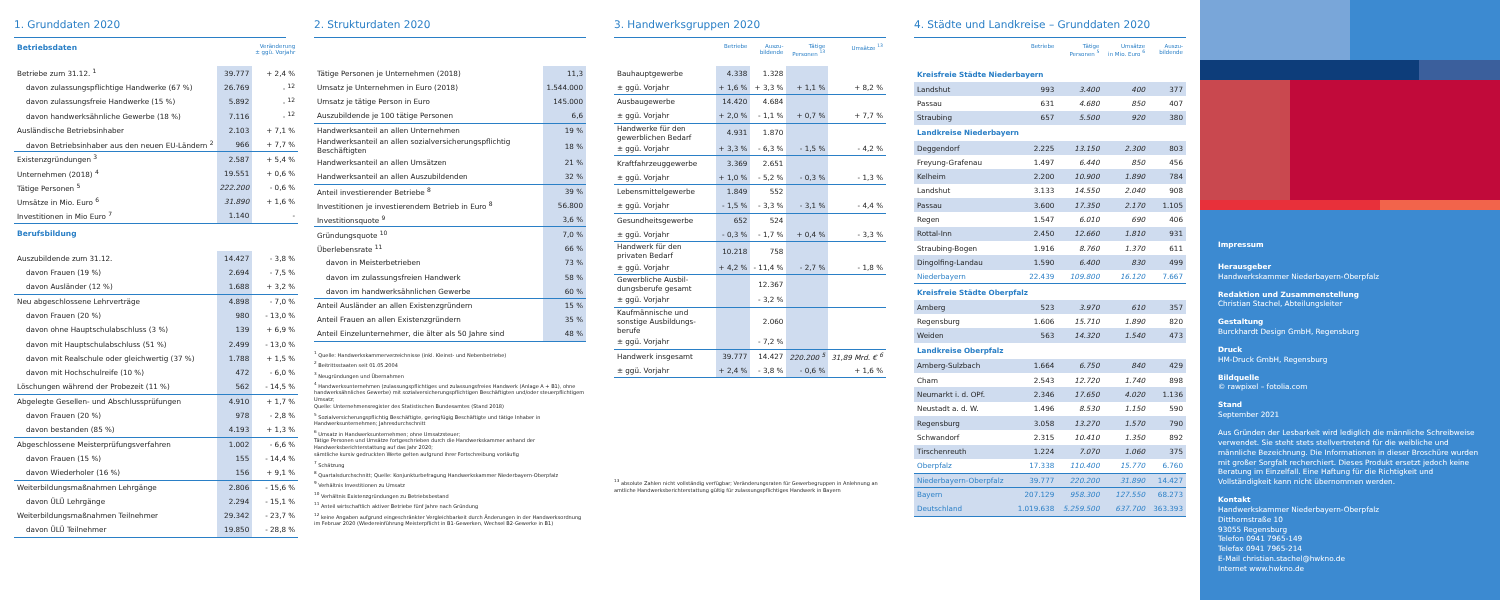1. Grunddaten 2020
| Betriebsdaten | | Veränderung ± ggü. Vorjahr |
| --- | --- | --- |
| Betriebe zum 31.12. <sup>1</sup> | 39.777 | + 2,4 % |
| davon zulassungspflichtige Handwerke (67 %) | 26.769 | - <sup>12</sup> |
| davon zulassungsfreie Handwerke (15 %) | 5.892 | - <sup>12</sup> |
| davon handwerksähnliche Gewerbe (18 %) | 7.116 | - <sup>12</sup> |
| Ausländische Betriebsinhaber | 2.103 | + 7,1 % |
| davon Betriebsinhaber aus den neuen EU-Ländern <sup>2</sup> | 966 | + 7,7 % |
| Existenzgründungen <sup>3</sup> | 2.587 | + 5,4 % |
| Unternehmen (2018) <sup>4</sup> | 19.551 | + 0,6 % |
| Tätige Personen <sup>5</sup> | 222.200 | - 0,6 % |
| Umsätze in Mio. Euro <sup>6</sup> | 31.890 | + 1,6 % |
| Investitionen in Mio Euro <sup>7</sup> | 1.140 | - |
| Berufsbildung | | |
| Auszubildende zum 31.12. | 14.427 | - 3,8 % |
| davon Frauen (19 %) | 2.694 | - 7,5 % |
| davon Ausländer (12 %) | 1.688 | + 3,2 % |
| Neu abgeschlossene Lehrverträge | 4.898 | - 7,0 % |
| davon Frauen (20 %) | 980 | - 13,0 % |
| davon ohne Hauptschulabschluss (3 %) | 139 | + 6,9 % |
| davon mit Hauptschulabschluss (51 %) | 2.499 | - 13,0 % |
| davon mit Realschule oder gleichwertig (37 %) | 1.788 | + 1,5 % |
| davon mit Hochschulreife (10 %) | 472 | - 6,0 % |
| Löschungen während der Probezeit (11 %) | 562 | - 14,5 % |
| Abgelegte Gesellen- und Abschlussprüfungen | 4.910 | + 1,7 % |
| davon Frauen (20 %) | 978 | - 2,8 % |
| davon bestanden (85 %) | 4.193 | + 1,3 % |
| Abgeschlossene Meisterprüfungsverfahren | 1.002 | - 6,6 % |
| davon Frauen (15 %) | 155 | - 14,4 % |
| davon Wiederholer (16 %) | 156 | + 9,1 % |
| Weiterbildungsmaßnahmen Lehrgänge | 2.806 | - 15,6 % |
| davon ÜLÜ Lehrgänge | 2.294 | - 15,1 % |
| Weiterbildungsmaßnahmen Teilnehmer | 29.342 | - 23,7 % |
| davon ÜLÜ Teilnehmer | 19.850 | - 28,8 % |
2. Strukturdaten 2020
| Tätige Personen je Unternehmen (2018) | 11,3 |
| Umsatz je Unternehmen in Euro (2018) | 1.544.000 |
| Umsatz je tätige Person in Euro | 145.000 |
| Auszubildende je 100 tätige Personen | 6,6 |
| Handwerksanteil an allen Unternehmen | 19 % |
| Handwerksanteil an allen sozialversicherungspflichtig Beschäftigten | 18 % |
| Handwerksanteil an allen Umsätzen | 21 % |
| Handwerksanteil an allen Auszubildenden | 32 % |
| Anteil investierender Betriebe <sup>8</sup> | 39 % |
| Investitionen je investierendem Betrieb in Euro <sup>8</sup> | 56.800 |
| Investitionsquote <sup>9</sup> | 3,6 % |
| Gründungsquote <sup>10</sup> | 7,0 % |
| Überlebensrate <sup>11</sup> | 66 % |
| davon in Meisterbetrieben | 73 % |
| davon im zulassungsfreien Handwerk | 58 % |
| davon im handwerksähnlichen Gewerbe | 60 % |
| Anteil Ausländer an allen Existenzgründern | 15 % |
| Anteil Frauen an allen Existenzgründern | 35 % |
| Anteil Einzelunternehmer, die älter als 50 Jahre sind | 48 % |
<sup>1</sup> Quelle: Handwerkskammerverzeichnisse (inkl. Kleinst- und Nebenbetriebe)
<sup>2</sup> Beitrittsstaaten seit 01.05.2004
<sup>3</sup> Neugründungen und Übernahmen
<sup>4</sup> Handwerksunternehmen (zulassungspflichtiges und zulassungsfreies Handwerk (Anlage A + B1), ohne handwerksähnliches Gewerbe) mit sozialversicherungspflichtigen Beschäftigten und/oder steuerpflichtigem Umsatz;
Quelle: Unternehmensregister des Statistischen Bundesamtes (Stand 2018)
<sup>5</sup> Sozialversicherungspflichtig Beschäftigte, geringfügig Beschäftigte und tätige Inhaber in Handwerksunternehmen; Jahresdurchschnitt
<sup>6</sup> Umsatz in Handwerksunternehmen; ohne Umsatzsteuer;
Tätige Personen und Umsätze fortgeschrieben durch die Handwerkskammer anhand der Handwerksberichterstattung auf das Jahr 2020;
sämtliche kursiv gedruckten Werte gelten aufgrund ihrer Fortschreibung vorläufig
<sup>7</sup> Schätzung
<sup>8</sup> Quartalsdurchschnitt; Quelle: Konjunkturbefragung Handwerkskammer Niederbayern-Oberpfalz
<sup>9</sup> Verhältnis Investitionen zu Umsatz
<sup>10</sup> Verhältnis Existenzgründungen zu Betriebsbestand
<sup>11</sup> Anteil wirtschaftlich aktiver Betriebe fünf Jahre nach Gründung
<sup>12</sup> keine Angaben aufgrund eingeschränkter Vergleichbarkeit durch Änderungen in der Handwerksordnung im Februar 2020 (Wiedereinführung Meisterpflicht in B1-Gewerken, Wechsel B2-Gewerke in B1)
3. Handwerksgruppen 2020
| | Betriebe | Auszu- bildende | Tätige Personen <sup>13</sup> | Umsätze <sup>13</sup> |
| --- | --- | --- | --- | --- |
| Bauhauptgewerbe | 4.338 | 1.328 | | |
| ± ggü. Vorjahr | + 1,6 % | + 3,3 % | + 1,1 % | + 8,2 % |
| Ausbaugewerbe | 14.420 | 4.684 | | |
| ± ggü. Vorjahr | + 2,0 % | - 1,1 % | + 0,7 % | + 7,7 % |
| Handwerke für den gewerblichen Bedarf | 4.931 | 1.870 | | |
| ± ggü. Vorjahr | + 3,3 % | - 6,3 % | - 1,5 % | - 4,2 % |
| Kraftfahrzeuggewerbe | 3.369 | 2.651 | | |
| ± ggü. Vorjahr | + 1,0 % | - 5,2 % | - 0,3 % | - 1,3 % |
| Lebensmittelgewerbe | 1.849 | 552 | | |
| ± ggü. Vorjahr | - 1,5 % | - 3,3 % | - 3,1 % | - 4,4 % |
| Gesundheitsgewerbe | 652 | 524 | | |
| ± ggü. Vorjahr | - 0,3 % | - 1,7 % | + 0,4 % | - 3,3 % |
| Handwerk für den privaten Bedarf | 10.218 | 758 | | |
| ± ggü. Vorjahr | + 4,2 % | - 11,4 % | - 2,7 % | - 1,8 % |
| Gewerbliche Ausbil-dungsberufe gesamt | | 12.367 | | |
| ± ggü. Vorjahr | | - 3,2 % | | |
| Kaufmännische und sonstige Ausbildungs-berufe | | 2.060 | | |
| ± ggü. Vorjahr | | - 7,2 % | | |
| Handwerk insgesamt | 39.777 | 14.427 | 220.200 <sup>5</sup> | 31,89 Mrd. € <sup>6</sup> |
| ± ggü. Vorjahr | + 2,4 % | - 3,8 % | - 0,6 % | + 1,6 % |
<sup>13</sup> absolute Zahlen nicht vollständig verfügbar; Veränderungsraten für Gewerbegruppen in Anlehnung an amtliche Handwerksberichterstattung gültig für zulassungspflichtiges Handwerk in Bayern
4. Städte und Landkreise – Grunddaten 2020
| | Betriebe | Tätige Personen <sup>5</sup> | Umsätze in Mio. Euro <sup>6</sup> | Auszu- bildende |
| --- | --- | --- | --- | --- |
| Kreisfreie Städte Niederbayern | | | | |
| Landshut | 993 | 3.400 | 400 | 377 |
| Passau | 631 | 4.680 | 850 | 407 |
| Straubing | 657 | 5.500 | 920 | 380 |
| Landkreise Niederbayern | | | | |
| Deggendorf | 2.225 | 13.150 | 2.300 | 803 |
| Freyung-Grafenau | 1.497 | 6.440 | 850 | 456 |
| Kelheim | 2.200 | 10.900 | 1.890 | 784 |
| Landshut | 3.133 | 14.550 | 2.040 | 908 |
| Passau | 3.600 | 17.350 | 2.170 | 1.105 |
| Regen | 1.547 | 6.010 | 690 | 406 |
| Rottal-Inn | 2.450 | 12.660 | 1.810 | 931 |
| Straubing-Bogen | 1.916 | 8.760 | 1.370 | 611 |
| Dingolfing-Landau | 1.590 | 6.400 | 830 | 499 |
| Niederbayern | 22.439 | 109.800 | 16.120 | 7.667 |
| Kreisfreie Städte Oberpfalz | | | | |
| Amberg | 523 | 3.970 | 610 | 357 |
| Regensburg | 1.606 | 15.710 | 1.890 | 820 |
| Weiden | 563 | 14.320 | 1.540 | 473 |
| Landkreise Oberpfalz | | | | |
| Amberg-Sulzbach | 1.664 | 6.750 | 840 | 429 |
| Cham | 2.543 | 12.720 | 1.740 | 898 |
| Neumarkt i. d. OPf. | 2.346 | 17.650 | 4.020 | 1.136 |
| Neustadt a. d. W. | 1.496 | 8.530 | 1.150 | 590 |
| Regensburg | 3.058 | 13.270 | 1.570 | 790 |
| Schwandorf | 2.315 | 10.410 | 1.350 | 892 |
| Tirschenreuth | 1.224 | 7.070 | 1.060 | 375 |
| Oberpfalz | 17.338 | 110.400 | 15.770 | 6.760 |
| Niederbayern-Oberpfalz | 39.777 | 220.200 | 31.890 | 14.427 |
| Bayern | 207.129 | 958.300 | 127.550 | 68.273 |
| Deutschland | 1.019.638 | 5.259.500 | 637.700 | 363.393 |
Impressum
Herausgeber
Handwerkskammer Niederbayern-Oberpfalz
Redaktion und Zusammenstellung
Christian Stachel, Abteilungsleiter
Gestaltung
Burckhardt Design GmbH, Regensburg
Druck
HM-Druck GmbH, Regensburg
Bildquelle
© rawpixel – fotolia.com
Stand
September 2021
Aus Gründen der Lesbarkeit wird lediglich die männliche Schreibweise verwendet. Sie steht stets stellvertretend für die weibliche und männliche Bezeichnung. Die Informationen in dieser Broschüre wurden mit großer Sorgfalt recherchiert. Dieses Produkt ersetzt jedoch keine Beratung im Einzelfall. Eine Haftung für die Richtigkeit und Vollständigkeit kann nicht übernommen werden.
Kontakt
Handwerkskammer Niederbayern-Oberpfalz
Ditthornstraße 10
93055 Regensburg
Telefon 0941 7965-149
Telefax 0941 7965-214
E-Mail christian.stachel@hwkno.de
Internet www.hwkno.de